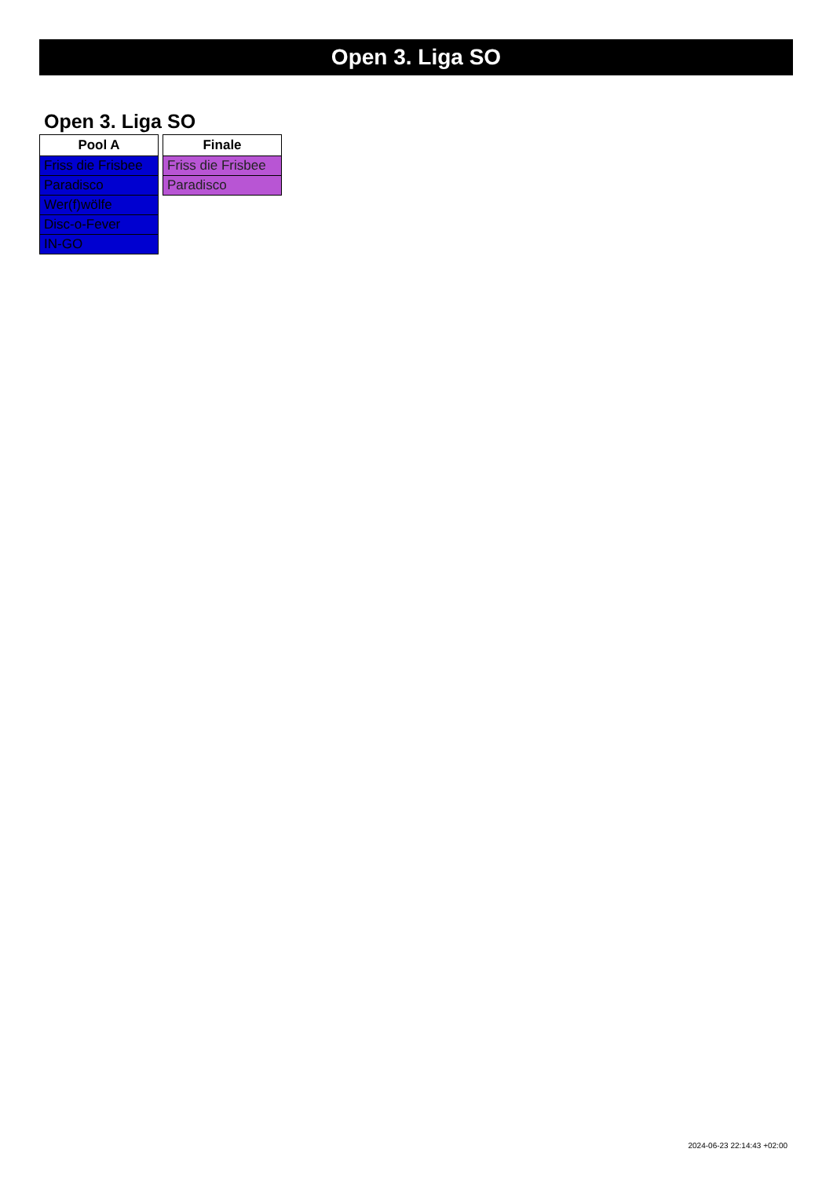Open 3. Liga SO
Open 3. Liga SO
| Pool A |
| --- |
| Friss die Frisbee |
| Paradisco |
| Wer(f)wölfe |
| Disc-o-Fever |
| IN-GO |
| Finale |
| --- |
| Friss die Frisbee |
| Paradisco |
2024-06-23 22:14:43 +02:00